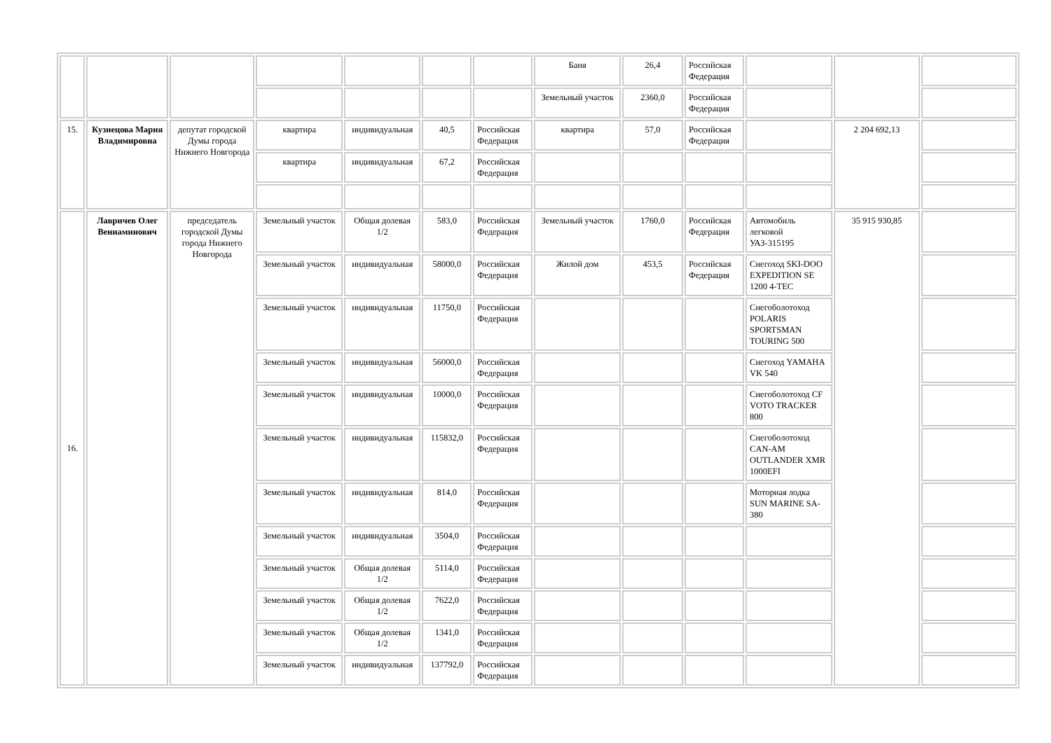| | | | | | | | Баня | 26,4 | Российская Федерация | | | |
| | | | | | | | Земельный участок | 2360,0 | Российская Федерация | | | |
| 15. | Кузнецова Мария Владимировна | депутат городской Думы города Нижнего Новгорода | квартира | индивидуальная | 40,5 | Российская Федерация | квартира | 57,0 | Российская Федерация | | 2 204 692,13 | |
| | | | квартира | индивидуальная | 67,2 | Российская Федерация | | | | | | |
| 16. | Лавричев Олег Вениаминович | председатель городской Думы города Нижнего Новгорода | Земельный участок | Общая долевая 1/2 | 583,0 | Российская Федерация | Земельный участок | 1760,0 | Российская Федерация | Автомобиль легковой УАЗ-315195 | 35 915 930,85 | |
| | | | Земельный участок | индивидуальная | 58000,0 | Российская Федерация | Жилой дом | 453,5 | Российская Федерация | Снегоход SKI-DOO EXPEDITION SE 1200 4-TEC | | |
| | | | Земельный участок | индивидуальная | 11750,0 | Российская Федерация | | | | Снегоболотоход POLARIS SPORTSMAN TOURING 500 | | |
| | | | Земельный участок | индивидуальная | 56000,0 | Российская Федерация | | | | Снегоход YAMAHA VK 540 | | |
| | | | Земельный участок | индивидуальная | 10000,0 | Российская Федерация | | | | Снегоболотоход CF VOTO TRACKER 800 | | |
| | | | Земельный участок | индивидуальная | 115832,0 | Российская Федерация | | | | Снегоболотоход CAN-AM OUTLANDER XMR 1000EFI | | |
| | | | Земельный участок | индивидуальная | 814,0 | Российская Федерация | | | | Моторная лодка SUN MARINE SA-380 | | |
| | | | Земельный участок | индивидуальная | 3504,0 | Российская Федерация | | | | | | |
| | | | Земельный участок | Общая долевая 1/2 | 5114,0 | Российская Федерация | | | | | | |
| | | | Земельный участок | Общая долевая 1/2 | 7622,0 | Российская Федерация | | | | | | |
| | | | Земельный участок | Общая долевая 1/2 | 1341,0 | Российская Федерация | | | | | | |
| | | | Земельный участок | индивидуальная | 137792,0 | Российская Федерация | | | | | | |